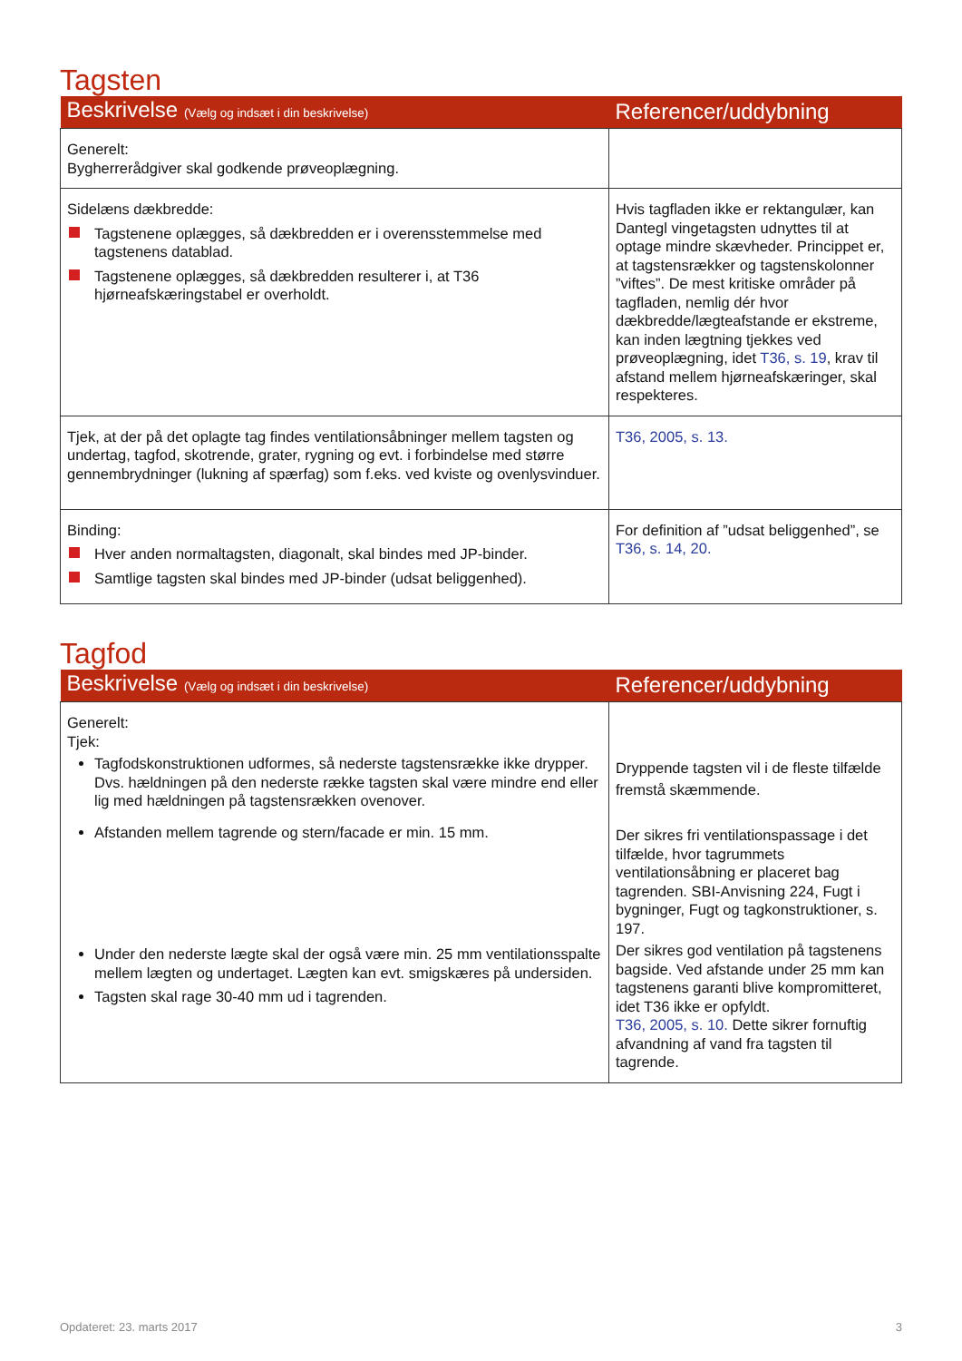Tagsten
| Beskrivelse (Vælg og indsæt i din beskrivelse) | Referencer/uddybning |
| --- | --- |
| Generelt: Bygherrerådgiver skal godkende prøveoplægning. | |
| Sidelæns dækbredde: Tagstenene oplægges, så dækbredden er i overensstemmelse med tagstenens datablad. Tagstenene oplægges, så dækbredden resulterer i, at T36 hjørneafskæringstabel er overholdt. | Hvis tagfladen ikke er rektangulær, kan Dantegl vingetagsten udnyttes til at optage mindre skævheder. Princippet er, at tagstensrækker og tagstenskolonner ”viftes”. De mest kritiske områder på tagfladen, nemlig dér hvor dækbredde/lægteafstande er ekstreme, kan inden lægtning tjekkes ved prøveoplægning, idet T36, s. 19 , krav til afstand mellem hjørneafskæringer, skal respekteres. |
| Tjek, at der på det oplagte tag findes ventilationsåbninger mellem tagsten og undertag, tagfod, skotrende, grater, rygning og evt. i forbindelse med større gennembrydninger (lukning af spærfag) som f.eks. ved kviste og ovenlysvinduer. | T36, 2005, s. 13. |
| Binding: Hver anden normaltagsten, diagonalt, skal bindes med JP-binder. Samtlige tagsten skal bindes med JP-binder (udsat beliggenhed). | For definition af ”udsat beliggenhed”, se T36, s. 14, 20. |
Tagfod
| Beskrivelse (Vælg og indsæt i din beskrivelse) | Referencer/uddybning |
| --- | --- |
| Generelt: Tjek: Tagfodskonstruktionen udformes, så nederste tagstensrække ikke drypper. Dvs. hældningen på den nederste række tagsten skal være mindre end eller lig med hældningen på tagstensrækken ovenover. Afstanden mellem tagrende og stern/facade er min. 15 mm. | Dryppende tagsten vil i de fleste tilfælde fremstå skæmmende. Der sikres fri ventilationspassage i det tilfælde, hvor tagrummets ventilationsåbning er placeret bag tagrenden. SBI-Anvisning 224, Fugt i bygninger, Fugt og tagkonstruktioner, s. 197. |
| Under den nederste lægte skal der også være min. 25 mm ventilationsspalte mellem lægten og undertaget. Lægten kan evt. smigskæres på undersiden. Tagsten skal rage 30-40 mm ud i tagrenden. | Der sikres god ventilation på tagstenens bagside. Ved afstande under 25 mm kan tagstenens garanti blive kompromitteret, idet T36 ikke er opfyldt. T36, 2005, s. 10. Dette sikrer fornuftig afvandning af vand fra tagsten til tagrende. |
Opdateret: 23. marts 2017 3